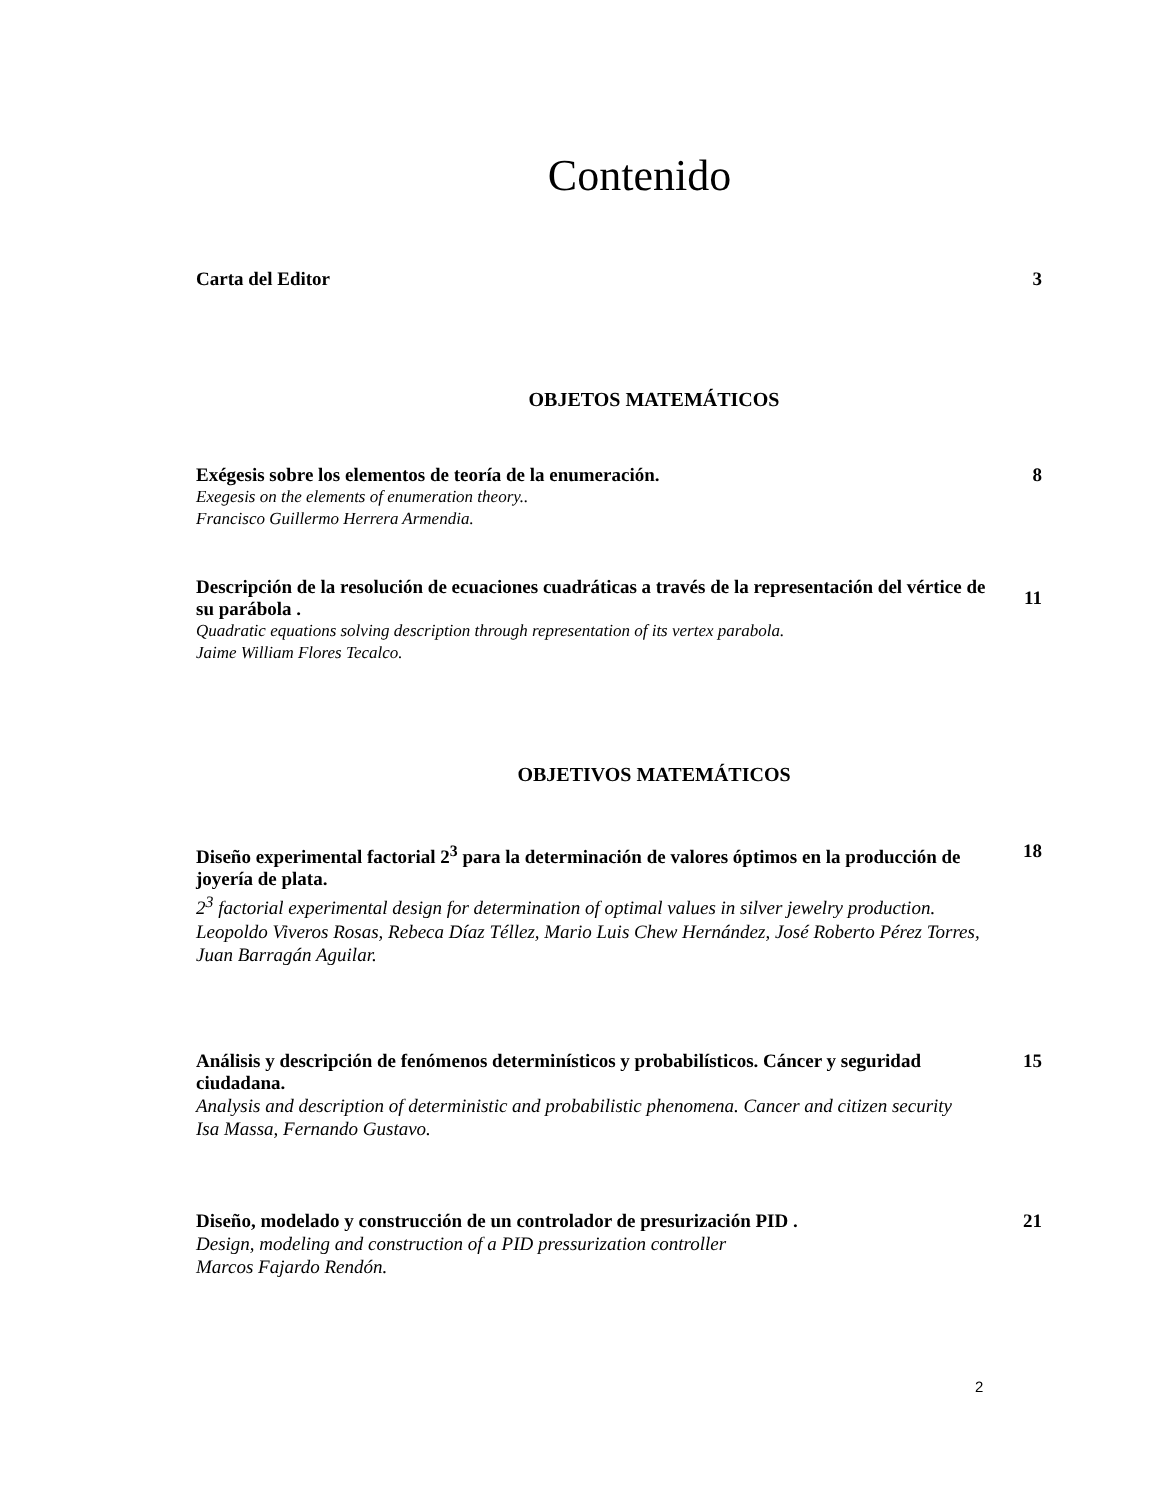Contenido
Carta del Editor 3
OBJETOS MATEMÁTICOS
Exégesis sobre los elementos de teoría de la enumeración. 8
Exegesis on the elements of enumeration theory..
Francisco Guillermo Herrera Armendia.
Descripción de la resolución de ecuaciones cuadráticas a través de la representación del vértice de su parábola . 11
Quadratic equations solving description through representation of its vertex parabola.
Jaime William Flores Tecalco.
OBJETIVOS MATEMÁTICOS
Diseño experimental factorial 2<sup>3</sup> para la determinación de valores óptimos en la producción de joyería de plata. 18
2<sup>3</sup> factorial experimental design for determination of optimal values in silver jewelry production.
Leopoldo Viveros Rosas, Rebeca Díaz Téllez, Mario Luis Chew Hernández, José Roberto Pérez Torres, Juan Barragán Aguilar.
Análisis y descripción de fenómenos determinísticos y probabilísticos. Cáncer y seguridad ciudadana. 15
Analysis and description of deterministic and probabilistic phenomena. Cancer and citizen security
Isa Massa, Fernando Gustavo.
Diseño, modelado y construcción de un controlador de presurización PID . 21
Design, modeling and construction of a PID pressurization controller
Marcos Fajardo Rendón.
2